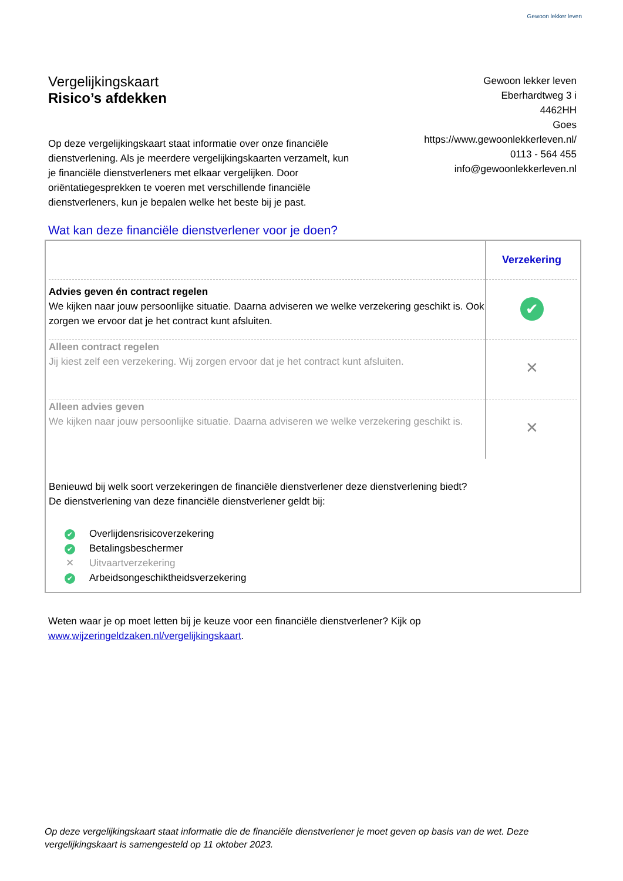Gewoon lekker leven
Vergelijkingskaart
Risico’s afdekken
Gewoon lekker leven
Eberhardtweg 3 i
4462HH
Goes
https://www.gewoonlekkerleven.nl/
0113 - 564 455
info@gewoonlekkerleven.nl
Op deze vergelijkingskaart staat informatie over onze financiële dienstverlening. Als je meerdere vergelijkingskaarten verzamelt, kun je financiële dienstverleners met elkaar vergelijken. Door oriëntatiegesprekken te voeren met verschillende financiële dienstverleners, kun je bepalen welke het beste bij je past.
Wat kan deze financiële dienstverlener voor je doen?
| | Verzekering |
| Advies geven én contract regelen We kijken naar jouw persoonlijke situatie. Daarna adviseren we welke verzekering geschikt is. Ook zorgen we ervoor dat je het contract kunt afsluiten. | ✔ |
| Alleen contract regelen Jij kiest zelf een verzekering. Wij zorgen ervoor dat je het contract kunt afsluiten. | ✕ |
| Alleen advies geven We kijken naar jouw persoonlijke situatie. Daarna adviseren we welke verzekering geschikt is. | ✕ |
Benieuwd bij welk soort verzekeringen de financiële dienstverlener deze dienstverlening biedt?
De dienstverlening van deze financiële dienstverlener geldt bij:
✔ Overlijdensrisicoverzekering
✔ Betalingsbeschermer
✕ Uitvaartverzekering
✔ Arbeidsongeschiktheidsverzekering
Weten waar je op moet letten bij je keuze voor een financiële dienstverlener? Kijk op
www.wijzeringeldzaken.nl/vergelijkingskaart.
Op deze vergelijkingskaart staat informatie die de financiële dienstverlener je moet geven op basis van de wet. Deze vergelijkingskaart is samengesteld op 11 oktober 2023.